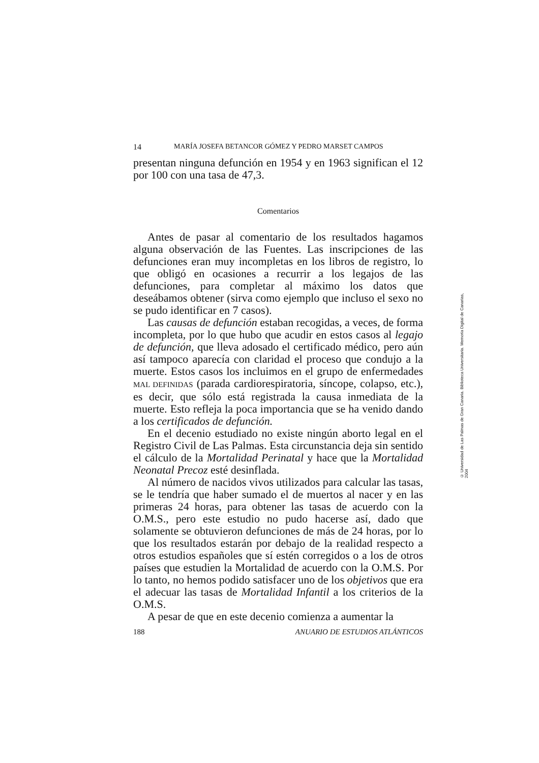14 MARÍA JOSEFA BETANCOR GÓMEZ Y PEDRO MARSET CAMPOS
presentan ninguna defunción en 1954 y en 1963 significan el 12 por 100 con una tasa de 47,3.
Comentarios
Antes de pasar al comentario de los resultados hagamos alguna observación de las Fuentes. Las inscripciones de las defunciones eran muy incompletas en los libros de registro, lo que obligó en ocasiones a recurrir a los legajos de las defunciones, para completar al máximo los datos que deseábamos obtener (sirva como ejemplo que incluso el sexo no se pudo identificar en 7 casos).
Las causas de defunción estaban recogidas, a veces, de forma incompleta, por lo que hubo que acudir en estos casos al legajo de defunción, que lleva adosado el certificado médico, pero aún así tampoco aparecía con claridad el proceso que condujo a la muerte. Estos casos los incluimos en el grupo de enfermedades MAL DEFINIDAS (parada cardiorespiratoria, síncope, colapso, etc.), es decir, que sólo está registrada la causa inmediata de la muerte. Esto refleja la poca importancia que se ha venido dando a los certificados de defunción.
En el decenio estudiado no existe ningún aborto legal en el Registro Civil de Las Palmas. Esta circunstancia deja sin sentido el cálculo de la Mortalidad Perinatal y hace que la Mortalidad Neonatal Precoz esté desinflada.
Al número de nacidos vivos utilizados para calcular las tasas, se le tendría que haber sumado el de muertos al nacer y en las primeras 24 horas, para obtener las tasas de acuerdo con la O.M.S., pero este estudio no pudo hacerse así, dado que solamente se obtuvieron defunciones de más de 24 horas, por lo que los resultados estarán por debajo de la realidad respecto a otros estudios españoles que sí estén corregidos o a los de otros países que estudien la Mortalidad de acuerdo con la O.M.S. Por lo tanto, no hemos podido satisfacer uno de los objetivos que era el adecuar las tasas de Mortalidad Infantil a los criterios de la O.M.S.
A pesar de que en este decenio comienza a aumentar la
188 ANUARIO DE ESTUDIOS ATLÁNTICOS
© Universidad de Las Palmas de Gran Canaria. Biblioteca Universitaria. Memoria Digital de Canarias, 2004